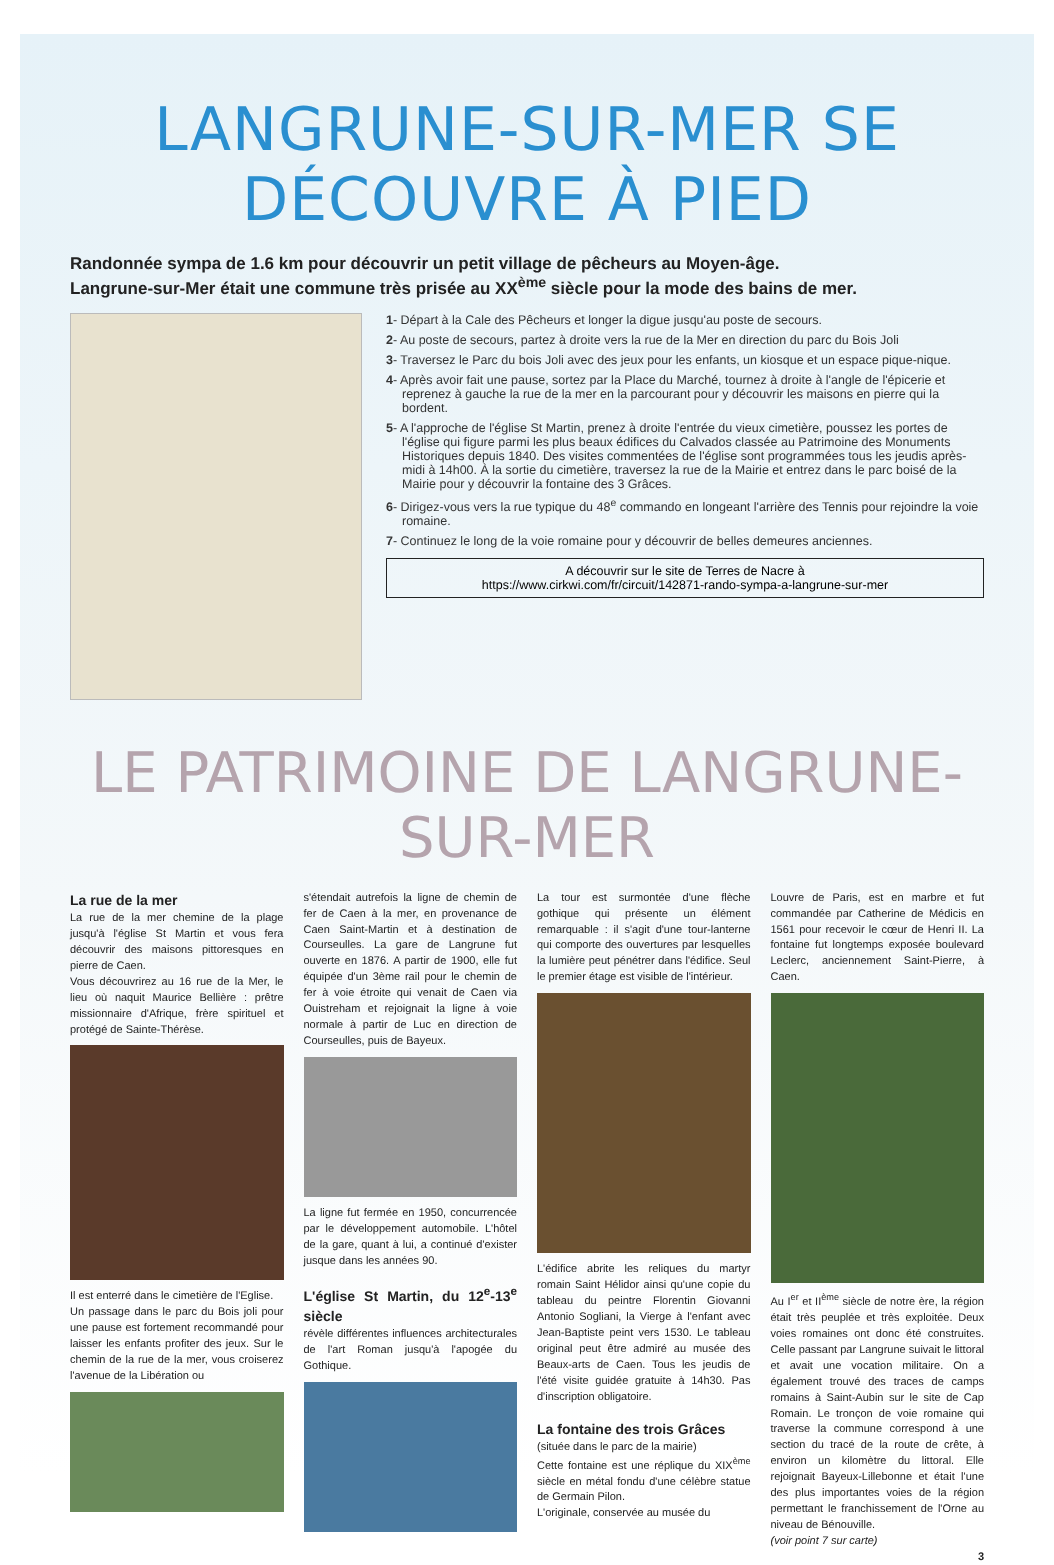LANGRUNE-SUR-MER SE DÉCOUVRE À PIED
Randonnée sympa de 1.6 km pour découvrir un petit village de pêcheurs au Moyen-âge.
Langrune-sur-Mer était une commune très prisée au XX<sup>ème</sup> siècle pour la mode des bains de mer.
1- Départ à la Cale des Pêcheurs et longer la digue jusqu'au poste de secours.
2- Au poste de secours, partez à droite vers la rue de la Mer en direction du parc du Bois Joli
3- Traversez le Parc du bois Joli avec des jeux pour les enfants, un kiosque et un espace pique-nique.
4- Après avoir fait une pause, sortez par la Place du Marché, tournez à droite à l'angle de l'épicerie et reprenez à gauche la rue de la mer en la parcourant pour y découvrir les maisons en pierre qui la bordent.
5- A l'approche de l'église St Martin, prenez à droite l'entrée du vieux cimetière, poussez les portes de l'église qui figure parmi les plus beaux édifices du Calvados classée au Patrimoine des Monuments Historiques depuis 1840. Des visites commentées de l'église sont programmées tous les jeudis après-midi à 14h00. À la sortie du cimetière, traversez la rue de la Mairie et entrez dans le parc boisé de la Mairie pour y découvrir la fontaine des 3 Grâces.
6- Dirigez-vous vers la rue typique du 48<sup>e</sup> commando en longeant l'arrière des Tennis pour rejoindre la voie romaine.
7- Continuez le long de la voie romaine pour y découvrir de belles demeures anciennes.
A découvrir sur le site de Terres de Nacre à
https://www.cirkwi.com/fr/circuit/142871-rando-sympa-a-langrune-sur-mer
LE PATRIMOINE DE LANGRUNE-SUR-MER
La rue de la mer
La rue de la mer chemine de la plage jusqu'à l'église St Martin et vous fera découvrir des maisons pittoresques en pierre de Caen.
Vous découvrirez au 16 rue de la Mer, le lieu où naquit Maurice Bellière : prêtre missionnaire d'Afrique, frère spirituel et protégé de Sainte-Thérèse.
Il est enterré dans le cimetière de l'Eglise.
Un passage dans le parc du Bois joli pour une pause est fortement recommandé pour laisser les enfants profiter des jeux. Sur le chemin de la rue de la mer, vous croiserez l'avenue de la Libération ou
s'étendait autrefois la ligne de chemin de fer de Caen à la mer, en provenance de Caen Saint-Martin et à destination de Courseulles. La gare de Langrune fut ouverte en 1876. A partir de 1900, elle fut équipée d'un 3ème rail pour le chemin de fer à voie étroite qui venait de Caen via Ouistreham et rejoignait la ligne à voie normale à partir de Luc en direction de Courseulles, puis de Bayeux.
La ligne fut fermée en 1950, concurrencée par le développement automobile. L'hôtel de la gare, quant à lui, a continué d'exister jusque dans les années 90.
L'église St Martin, du 12<sup>e</sup>-13<sup>e</sup> siècle
révèle différentes influences architecturales de l'art Roman jusqu'à l'apogée du Gothique.
La tour est surmontée d'une flèche gothique qui présente un élément remarquable : il s'agit d'une tour-lanterne qui comporte des ouvertures par lesquelles la lumière peut pénétrer dans l'édifice. Seul le premier étage est visible de l'intérieur.
L'édifice abrite les reliques du martyr romain Saint Hélidor ainsi qu'une copie du tableau du peintre Florentin Giovanni Antonio Sogliani, la Vierge à l'enfant avec Jean-Baptiste peint vers 1530. Le tableau original peut être admiré au musée des Beaux-arts de Caen. Tous les jeudis de l'été visite guidée gratuite à 14h30. Pas d'inscription obligatoire.
La fontaine des trois Grâces
(située dans le parc de la mairie)
Cette fontaine est une réplique du XIX<sup>ème</sup> siècle en métal fondu d'une célèbre statue de Germain Pilon.
L'originale, conservée au musée du
Louvre de Paris, est en marbre et fut commandée par Catherine de Médicis en 1561 pour recevoir le cœur de Henri II. La fontaine fut longtemps exposée boulevard Leclerc, anciennement Saint-Pierre, à Caen.
Au I<sup>er</sup> et II<sup>ème</sup> siècle de notre ère, la région était très peuplée et très exploitée. Deux voies romaines ont donc été construites. Celle passant par Langrune suivait le littoral et avait une vocation militaire. On a également trouvé des traces de camps romains à Saint-Aubin sur le site de Cap Romain. Le tronçon de voie romaine qui traverse la commune correspond à une section du tracé de la route de crête, à environ un kilomètre du littoral. Elle rejoignait Bayeux-Lillebonne et était l'une des plus importantes voies de la région permettant le franchissement de l'Orne au niveau de Bénouville.
(voir point 7 sur carte)
3